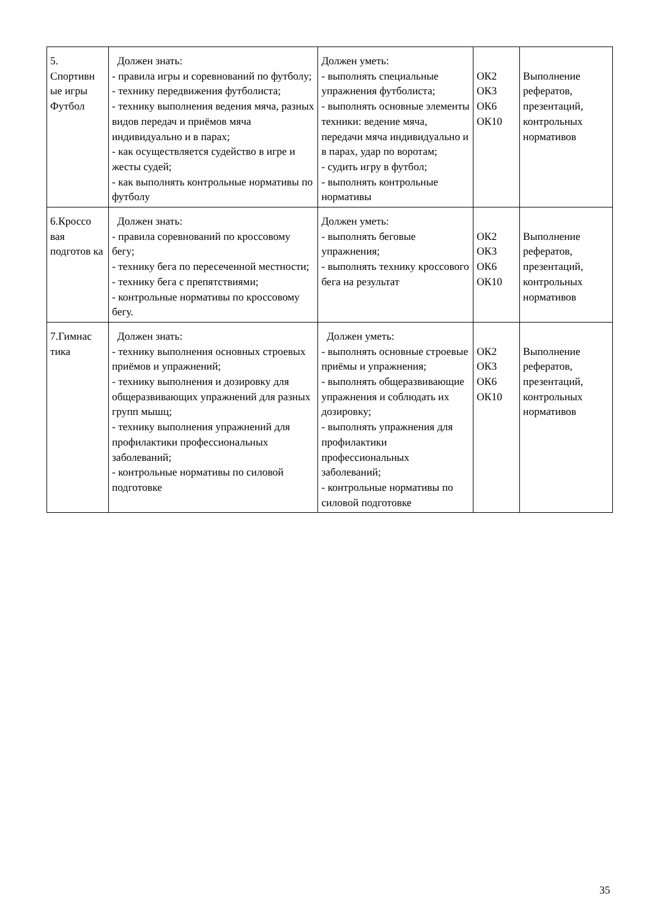| 5. Спортивн ые игры Футбол | Должен знать: - правила игры и соревнований по футболу; - технику передвижения футболиста; - технику выполнения ведения мяча, разных видов передач и приёмов мяча индивидуально и в парах; - как осуществляется судейство в игре и жесты судей; - как выполнять контрольные нормативы по футболу | Должен уметь: - выполнять специальные упражнения футболиста; - выполнять основные элементы техники: ведение мяча, передачи мяча индивидуально и в парах, удар по воротам; - судить игру в футбол; - выполнять контрольные нормативы | ОК2 ОК3 ОК6 ОК10 | Выполнение рефератов, презентаций, контрольных нормативов |
| 6.Кроссо вая подготов ка | Должен знать: - правила соревнований по кроссовому бегу; - технику бега по пересеченной местности; - технику бега с препятствиями; - контрольные нормативы по кроссовому бегу. | Должен уметь: - выполнять беговые упражнения; - выполнять технику кроссового бега на результат | ОК2 ОК3 ОК6 ОК10 | Выполнение рефератов, презентаций, контрольных нормативов |
| 7.Гимнас тика | Должен знать: - технику выполнения основных строевых приёмов и упражнений; - технику выполнения и дозировку для общеразвивающих упражнений для разных групп мышц; - технику выполнения упражнений для профилактики профессиональных заболеваний; - контрольные нормативы по силовой подготовке | Должен уметь: - выполнять основные строевые приёмы и упражнения; - выполнять общеразвивающие упражнения и соблюдать их дозировку; - выполнять упражнения для профилактики профессиональных заболеваний; - контрольные нормативы по силовой подготовке | ОК2 ОК3 ОК6 ОК10 | Выполнение рефератов, презентаций, контрольных нормативов |
35